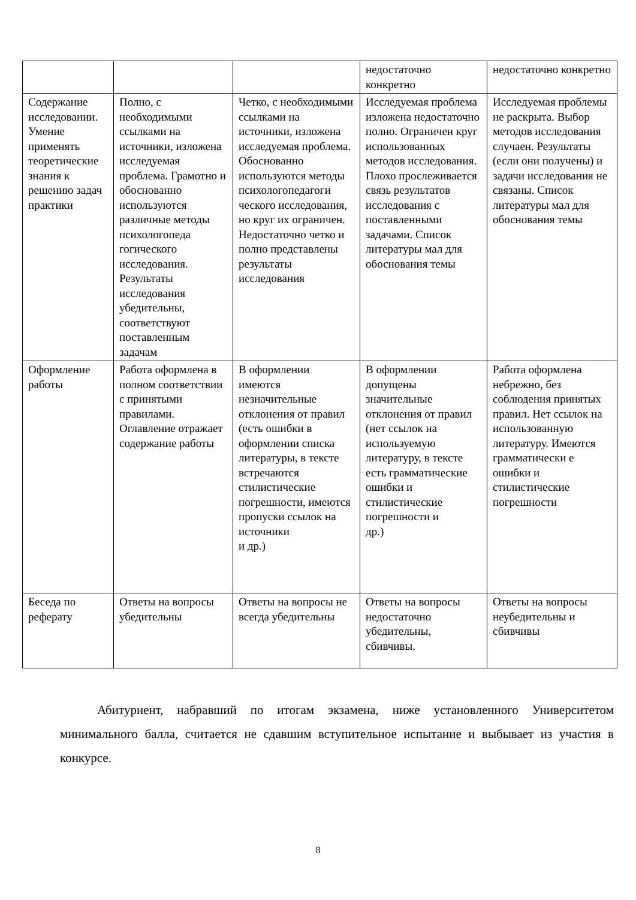| | | | недостаточно конкретно | недостаточно конкретно |
| Содержание исследовании. Умение применять теоретические знания к решению задач практики | Полно, с необходимыми ссылками на источники, изложена исследуемая проблема. Грамотно и обоснованно используются различные методы психологопеда гогического исследования. Результаты исследования убедительны, соответствуют поставленным задачам | Четко, с необходимыми ссылками на источники, изложена исследуемая проблема. Обоснованно используются методы психологопедагоги ческого исследования, но круг их ограничен. Недостаточно четко и полно представлены результаты исследования | Исследуемая проблема изложена недостаточно полно. Ограничен круг использованных методов исследования. Плохо прослеживается связь результатов исследования с поставленными задачами. Список литературы мал для обоснования темы | Исследуемая проблемы не раскрыта. Выбор методов исследования случаен. Результаты (если они получены) и задачи исследования не связаны. Список литературы мал для обоснования темы |
| Оформление работы | Работа оформлена в полном соответствии с принятыми правилами. Оглавление отражает содержание работы | В оформлении имеются незначительные отклонения от правил (есть ошибки в оформлении списка литературы, в тексте встречаются стилистические погрешности, имеются пропуски ссылок на источники и др.) | В оформлении допущены значительные отклонения от правил (нет ссылок на используемую литературу, в тексте есть грамматические ошибки и стилистические погрешности и др.) | Работа оформлена небрежно, без соблюдения принятых правил. Нет ссылок на использованную литературу. Имеются грамматически е ошибки и стилистические погрешности |
| Беседа по реферату | Ответы на вопросы убедительны | Ответы на вопросы не всегда убедительны | Ответы на вопросы недостаточно убедительны, сбивчивы. | Ответы на вопросы неубедительны и сбивчивы |
Абитуриент, набравший по итогам экзамена, ниже установленного Университетом минимального балла, считается не сдавшим вступительное испытание и выбывает из участия в конкурсе.
8